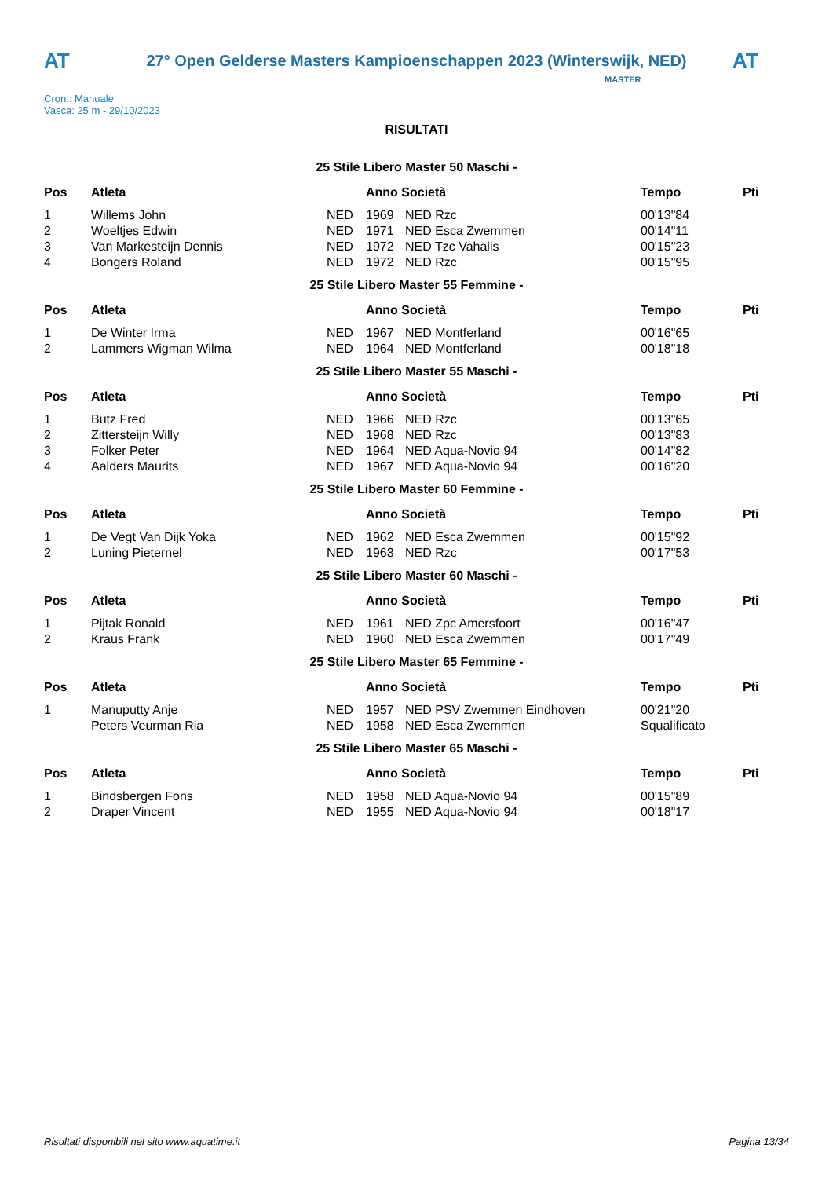AT
27° Open Gelderse Masters Kampioenschappen 2023 (Winterswijk, NED)
AT
Cron.: Manuale
Vasca: 25 m - 29/10/2023
MASTER
RISULTATI
25 Stile Libero Master 50 Maschi -
| Pos | Atleta | | Anno Società | | Tempo | Pti |
| --- | --- | --- | --- | --- | --- | --- |
| 1 | Willems John | NED | 1969 | NED Rzc | 00'13"84 | |
| 2 | Woeltjes Edwin | NED | 1971 | NED Esca Zwemmen | 00'14"11 | |
| 3 | Van Markesteijn Dennis | NED | 1972 | NED Tzc Vahalis | 00'15"23 | |
| 4 | Bongers Roland | NED | 1972 | NED Rzc | 00'15"95 | |
25 Stile Libero Master 55 Femmine -
| Pos | Atleta | | Anno Società | | Tempo | Pti |
| --- | --- | --- | --- | --- | --- | --- |
| 1 | De Winter Irma | NED | 1967 | NED Montferland | 00'16"65 | |
| 2 | Lammers Wigman Wilma | NED | 1964 | NED Montferland | 00'18"18 | |
25 Stile Libero Master 55 Maschi -
| Pos | Atleta | | Anno Società | | Tempo | Pti |
| --- | --- | --- | --- | --- | --- | --- |
| 1 | Butz Fred | NED | 1966 | NED Rzc | 00'13"65 | |
| 2 | Zittersteijn Willy | NED | 1968 | NED Rzc | 00'13"83 | |
| 3 | Folker Peter | NED | 1964 | NED Aqua-Novio 94 | 00'14"82 | |
| 4 | Aalders Maurits | NED | 1967 | NED Aqua-Novio 94 | 00'16"20 | |
25 Stile Libero Master 60 Femmine -
| Pos | Atleta | | Anno Società | | Tempo | Pti |
| --- | --- | --- | --- | --- | --- | --- |
| 1 | De Vegt Van Dijk Yoka | NED | 1962 | NED Esca Zwemmen | 00'15"92 | |
| 2 | Luning Pieternel | NED | 1963 | NED Rzc | 00'17"53 | |
25 Stile Libero Master 60 Maschi -
| Pos | Atleta | | Anno Società | | Tempo | Pti |
| --- | --- | --- | --- | --- | --- | --- |
| 1 | Pijtak Ronald | NED | 1961 | NED Zpc Amersfoort | 00'16"47 | |
| 2 | Kraus Frank | NED | 1960 | NED Esca Zwemmen | 00'17"49 | |
25 Stile Libero Master 65 Femmine -
| Pos | Atleta | | Anno Società | | Tempo | Pti |
| --- | --- | --- | --- | --- | --- | --- |
| 1 | Manuputty Anje | NED | 1957 | NED PSV Zwemmen Eindhoven | 00'21"20 | |
| | Peters Veurman Ria | NED | 1958 | NED Esca Zwemmen | Squalificato | |
25 Stile Libero Master 65 Maschi -
| Pos | Atleta | | Anno Società | | Tempo | Pti |
| --- | --- | --- | --- | --- | --- | --- |
| 1 | Bindsbergen Fons | NED | 1958 | NED Aqua-Novio 94 | 00'15"89 | |
| 2 | Draper Vincent | NED | 1955 | NED Aqua-Novio 94 | 00'18"17 | |
Risultati disponibili nel sito www.aquatime.it Pagina 13/34